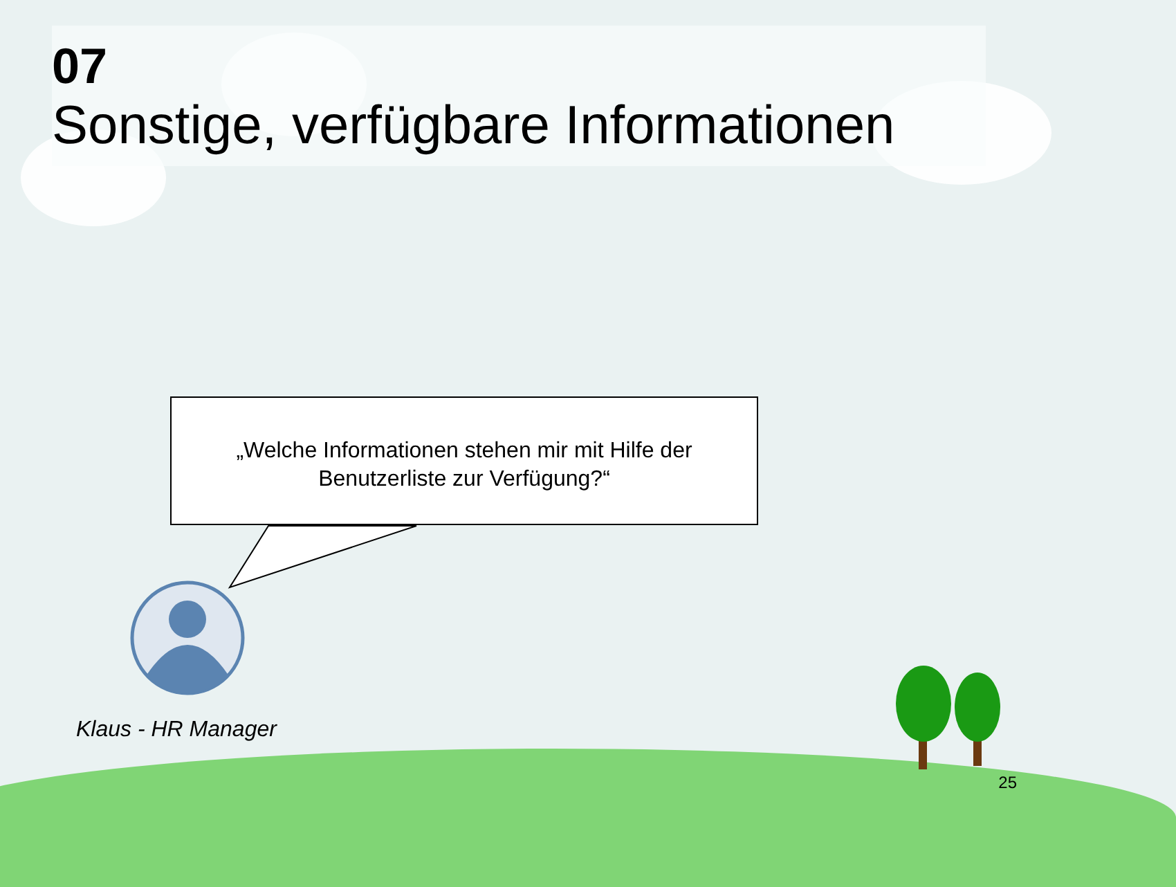07
Sonstige, verfügbare Informationen
„Welche Informationen stehen mir mit Hilfe der
Benutzerliste zur Verfügung?“
Klaus - HR Manager
25